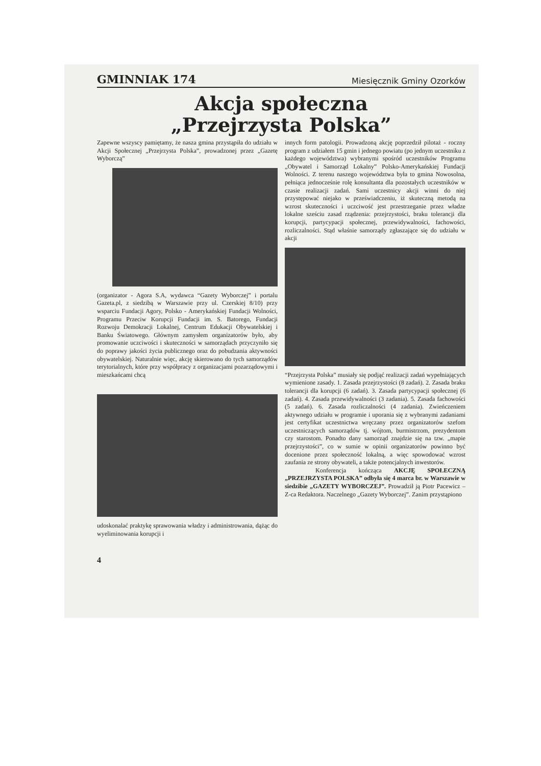GMINNIAK 174 Miesięcznik Gminy Ozorków
Akcja społeczna
„Przejrzysta Polska”
Zapewne wszyscy pamiętamy, że nasza gmina przystąpiła do udziału w Akcji Społecznej „Przejrzysta Polska”, prowadzonej przez „Gazetę Wyborczą”
(organizator - Agora S.A, wydawca “Gazety Wyborczej” i portalu Gazeta.pl, z siedzibą w Warszawie przy ul. Czerskiej 8/10) przy wsparciu Fundacji Agory, Polsko - Amerykańskiej Fundacji Wolności, Programu Przeciw Korupcji Fundacji im. S. Batorego, Fundacji Rozwoju Demokracji Lokalnej, Centrum Edukacji Obywatelskiej i Banku Światowego. Głównym zamysłem organizatorów było, aby promowanie uczciwości i skuteczności w samorządach przyczyniło się do poprawy jakości życia publicznego oraz do pobudzania aktywności obywatelskiej. Naturalnie więc, akcję skierowano do tych samorządów terytorialnych, które przy współpracy z organizacjami pozarządowymi i mieszkańcami chcą
udoskonalać praktykę sprawowania władzy i administrowania, dążąc do wyeliminowania korupcji i
innych form patologii. Prowadzoną akcję poprzedził pilotaż - roczny program z udziałem 15 gmin i jednego powiatu (po jednym uczestniku z każdego województwa) wybranymi spośród uczestników Programu „Obywatel i Samorząd Lokalny” Polsko-Amerykańskiej Fundacji Wolności. Z terenu naszego województwa była to gmina Nowosolna, pełniąca jednocześnie rolę konsultanta dla pozostałych uczestników w czasie realizacji zadań. Sami uczestnicy akcji winni do niej przystępować niejako w przeświadczeniu, iż skuteczną metodą na wzrost skuteczności i uczciwość jest przestrzeganie przez władze lokalne sześciu zasad rządzenia: przejrzystości, braku tolerancji dla korupcji, partycypacji społecznej, przewidywalności, fachowości, rozliczalności. Stąd właśnie samorządy zgłaszające się do udziału w akcji
“Przejrzysta Polska” musiały się podjąć realizacji zadań wypełniających wymienione zasady. 1. Zasada przejrzystości (8 zadań). 2. Zasada braku tolerancji dla korupcji (6 zadań). 3. Zasada partycypacji społecznej (6 zadań). 4. Zasada przewidywalności (3 zadania). 5. Zasada fachowości (5 zadań). 6. Zasada rozliczalności (4 zadania). Zwieńczeniem aktywnego udziału w programie i uporania się z wybranymi zadaniami jest certyfikat uczestnictwa wręczany przez organizatorów szefom uczestniczących samorządów tj. wójtom, burmistrzom, prezydentom czy starostom. Ponadto dany samorząd znajdzie się na tzw. „mapie przejrzystości”, co w sumie w opinii organizatorów powinno być docenione przez społeczność lokalną, a więc spowodować wzrost zaufania ze strony obywateli, a także potencjalnych inwestorów.
Konferencja kończąca AKCJĘ SPOŁECZNĄ „PRZEJRZYSTA POLSKA” odbyła się 4 marca br. w Warszawie w siedzibie „GAZETY WYBORCZEJ”. Prowadził ją Piotr Pacewicz – Z-ca Redaktora. Naczelnego „Gazety Wyborczej”. Zanim przystąpiono
4